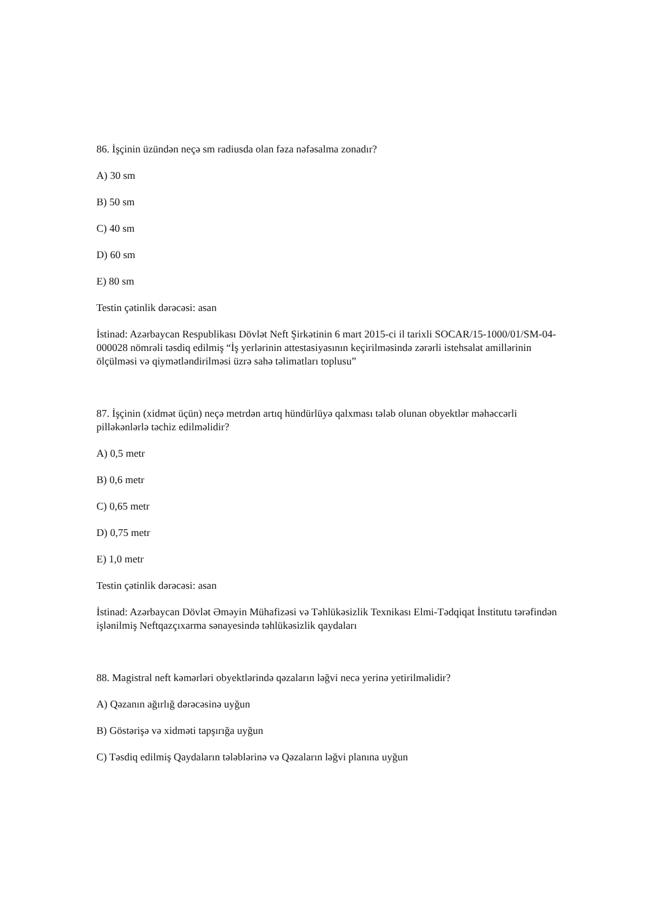86. İşçinin üzündən neçə sm radiusda olan fəza nəfəsalma zonadır?
A) 30 sm
B) 50 sm
C) 40 sm
D) 60 sm
E) 80 sm
Testin çətinlik dərəcəsi: asan
İstinad: Azərbaycan Respublikası Dövlət Neft Şirkətinin 6 mart 2015-ci il tarixli SOCAR/15-1000/01/SM-04-000028 nömrəli təsdiq edilmiş “İş yerlərinin attestasiyasının keçirilməsində zərərli istehsalat amillərinin ölçülməsi və qiymətləndirilməsi üzrə sahə təlimatları toplusu”
87. İşçinin (xidmət üçün) neçə metrdən artıq hündürlüyə qalxması tələb olunan obyektlər məhəccərli pilləkənlərlə təchiz edilməlidir?
A) 0,5 metr
B) 0,6 metr
C) 0,65 metr
D) 0,75 metr
E) 1,0 metr
Testin çətinlik dərəcəsi: asan
İstinad: Azərbaycan Dövlət Əməyin Mühafizəsi və Təhlükəsizlik Texnikası Elmi-Tədqiqat İnstitutu tərəfindən işlənilmiş Neftqazçıxarma sənayesində təhlükəsizlik qaydaları
88. Magistral neft kəmərləri obyektlərində qəzaların ləğvi necə yerinə yetirilməlidir?
A) Qəzanın ağırlığ dərəcəsinə uyğun
B) Göstərişə və xidməti tapşırığa uyğun
C) Təsdiq edilmiş Qaydaların tələblərinə və Qəzaların ləğvi planına uyğun